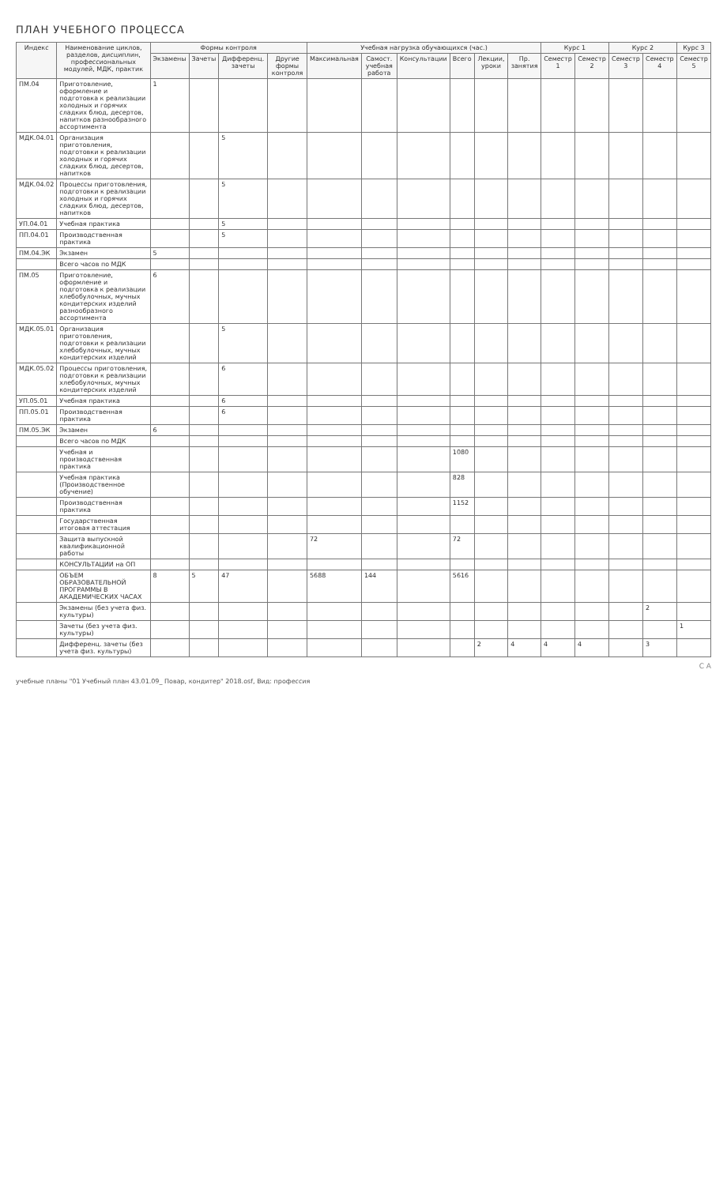ПЛАН УЧЕБНОГО ПРОЦЕССА
| Индекс | Наименование циклов, разделов, дисциплин, профессиональных модулей, МДК, практик | Формы контроля | | | | Учебная нагрузка обучающихся (час.) | | | | | | Курс 1 | | Курс 2 | | Курс 3 |
| --- | --- | --- | --- | --- | --- | --- | --- | --- | --- | --- | --- | --- | --- | --- | --- | --- |
| | | Экзамены | Зачеты | Дифференц. зачеты | Другие формы контроля | Максимальная | Самост. учебная работа | Консультации | Всего | Лекции, уроки | Пр. занятия | Семестр 1 | Семестр 2 | Семестр 3 | Семестр 4 | Семестр 5 |
| ПМ.04 | Приготовление, оформление и подготовка к реализации холодных и горячих сладких блюд, десертов, напитков разнообразного ассортимента | 1 | | | | | | | | | | | | | | |
| МДК.04.01 | Организация приготовления, подготовки к реализации холодных и горячих сладких блюд, десертов, напитков | | | 5 | | | | | | | | | | | | |
| МДК.04.02 | Процессы приготовления, подготовки к реализации холодных и горячих сладких блюд, десертов, напитков | | | 5 | | | | | | | | | | | | |
| УП.04.01 | Учебная практика | | | 5 | | | | | | | | | | | | |
| ПП.04.01 | Производственная практика | | | 5 | | | | | | | | | | | | |
| ПМ.04.ЭК | Экзамен | 5 | | | | | | | | | | | | | | |
| | Всего часов по МДК | | | | | | | | | | | | | | | |
| ПМ.05 | Приготовление, оформление и подготовка к реализации хлебобулочных, мучных кондитерских изделий разнообразного ассортимента | 6 | | | | | | | | | | | | | | |
| МДК.05.01 | Организация приготовления, подготовки к реализации хлебобулочных, мучных кондитерских изделий | | | 5 | | | | | | | | | | | | |
| МДК.05.02 | Процессы приготовления, подготовки к реализации хлебобулочных, мучных кондитерских изделий | | | 6 | | | | | | | | | | | | |
| УП.05.01 | Учебная практика | | | 6 | | | | | | | | | | | | |
| ПП.05.01 | Производственная практика | | | 6 | | | | | | | | | | | | |
| ПМ.05.ЭК | Экзамен | 6 | | | | | | | | | | | | | | |
| | Всего часов по МДК | | | | | | | | | | | | | | | |
| | Учебная и производственная практика | | | | | | | | 1080 | | | | | | | |
| | Учебная практика (Производственное обучение) | | | | | | | | 828 | | | | | | | |
| | Производственная практика | | | | | | | | 1152 | | | | | | | |
| | Государственная итоговая аттестация | | | | | | | | | | | | | | | |
| | Защита выпускной квалификационной работы | | | | | 72 | | | 72 | | | | | | | |
| | КОНСУЛЬТАЦИИ на ОП | | | | | | | | | | | | | | | |
| | ОБЪЕМ ОБРАЗОВАТЕЛЬНОЙ ПРОГРАММЫ В АКАДЕМИЧЕСКИХ ЧАСАХ | 8 | 5 | 47 | | 5688 | 144 | | 5616 | | | | | | | |
| | Экзамены (без учета физ. культуры) | | | | | | | | | | | | | | 2 | |
| | Зачеты (без учета физ. культуры) | | | | | | | | | | | | | | | 1 |
| | Дифференц. зачеты (без учета физ. культуры) | | | | | | | | | 2 | 4 | 4 | 4 | | 3 | |
С А
учебные планы "01 Учебный план 43.01.09_ Повар, кондитер" 2018.osf, Вид: профессия